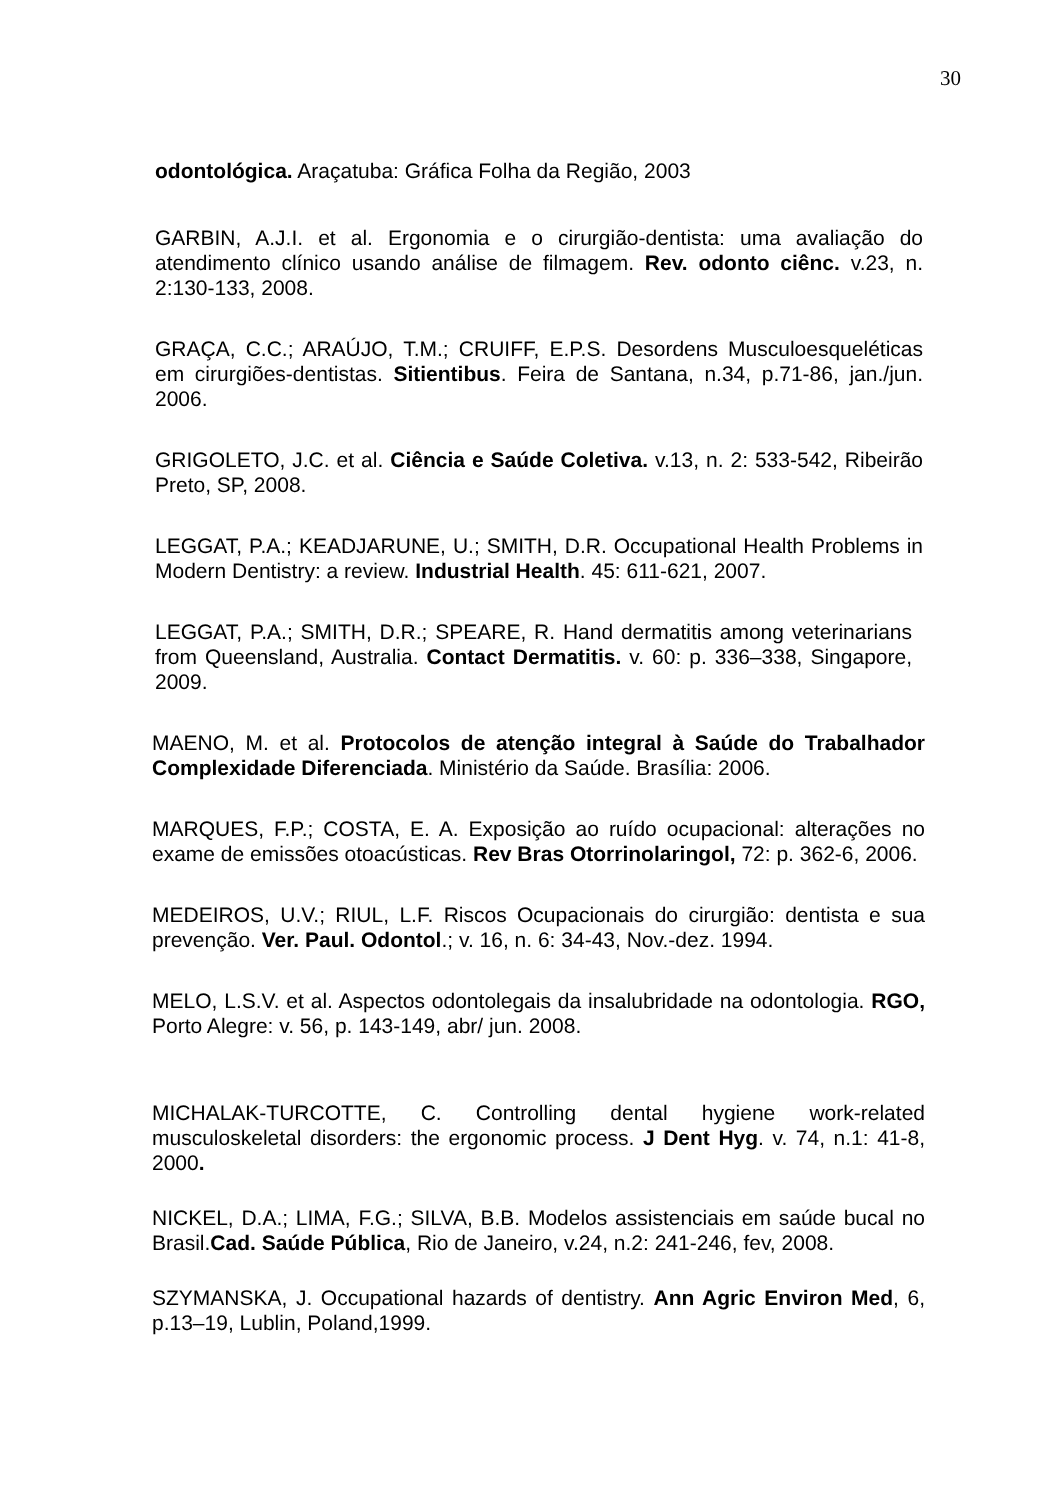30
odontológica. Araçatuba: Gráfica Folha da Região, 2003
GARBIN, A.J.I. et al. Ergonomia e o cirurgião-dentista: uma avaliação do atendimento clínico usando análise de filmagem. Rev. odonto ciênc. v.23, n. 2:130-133, 2008.
GRAÇA, C.C.; ARAÚJO, T.M.; CRUIFF, E.P.S. Desordens Musculoesqueléticas em cirurgiões-dentistas. Sitientibus. Feira de Santana, n.34, p.71-86, jan./jun. 2006.
GRIGOLETO, J.C. et al. Ciência e Saúde Coletiva. v.13, n. 2: 533-542, Ribeirão Preto, SP, 2008.
LEGGAT, P.A.; KEADJARUNE, U.; SMITH, D.R. Occupational Health Problems in Modern Dentistry: a review. Industrial Health. 45: 611-621, 2007.
LEGGAT, P.A.; SMITH, D.R.; SPEARE, R. Hand dermatitis among veterinarians from Queensland, Australia. Contact Dermatitis. v. 60: p. 336–338, Singapore, 2009.
MAENO, M. et al. Protocolos de atenção integral à Saúde do Trabalhador Complexidade Diferenciada. Ministério da Saúde. Brasília: 2006.
MARQUES, F.P.; COSTA, E. A. Exposição ao ruído ocupacional: alterações no exame de emissões otoacústicas. Rev Bras Otorrinolaringol, 72: p. 362-6, 2006.
MEDEIROS, U.V.; RIUL, L.F. Riscos Ocupacionais do cirurgião: dentista e sua prevenção. Ver. Paul. Odontol.; v. 16, n. 6: 34-43, Nov.-dez. 1994.
MELO, L.S.V. et al. Aspectos odontolegais da insalubridade na odontologia. RGO, Porto Alegre: v. 56, p. 143-149, abr/ jun. 2008.
MICHALAK-TURCOTTE, C. Controlling dental hygiene work-related musculoskeletal disorders: the ergonomic process. J Dent Hyg. v. 74, n.1: 41-8, 2000.
NICKEL, D.A.; LIMA, F.G.; SILVA, B.B. Modelos assistenciais em saúde bucal no Brasil.Cad. Saúde Pública, Rio de Janeiro, v.24, n.2: 241-246, fev, 2008.
SZYMANSKA, J. Occupational hazards of dentistry. Ann Agric Environ Med, 6, p.13–19, Lublin, Poland,1999.